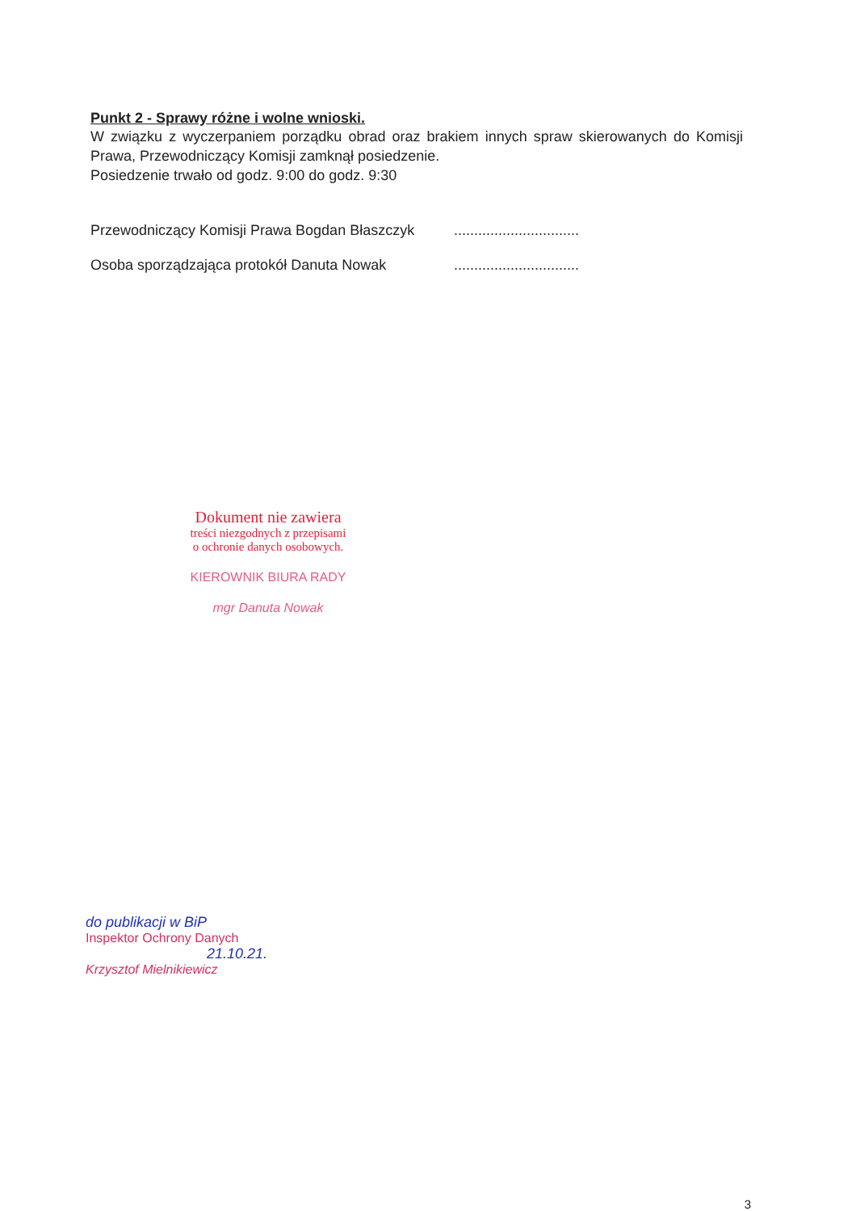Punkt 2 - Sprawy różne i wolne wnioski.
W związku z wyczerpaniem porządku obrad oraz brakiem innych spraw skierowanych do Komisji Prawa, Przewodniczący Komisji zamknął posiedzenie.
Posiedzenie trwało od godz. 9:00 do godz. 9:30
Przewodniczący Komisji Prawa Bogdan Błaszczyk...............................
Osoba sporządzająca protokół Danuta Nowak...............................
Dokument nie zawiera
treści niezgodnych z przepisami
o ochronie danych osobowych.
KIEROWNIK BIURA RADY
mgr Danuta Nowak
do publikacji w BiP
Inspektor Ochrony Danych
21.10.21.
Krzysztof Mielnikiewicz
3